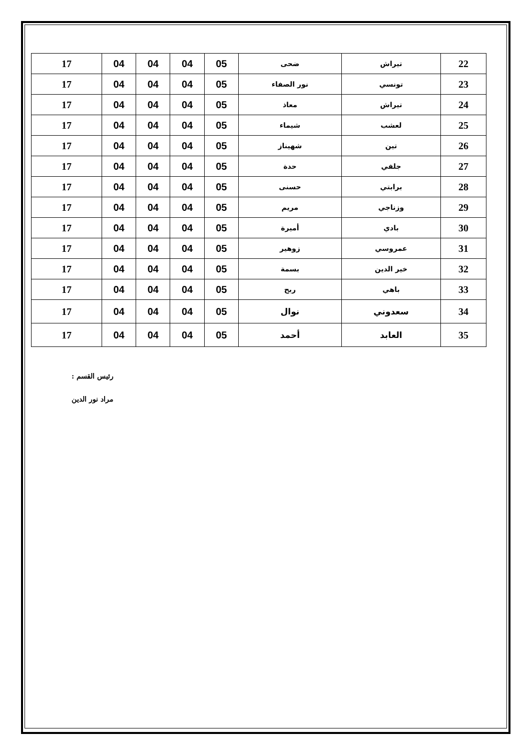| 22 | تيراش | ضحى | 05 | 04 | 04 | 04 | 17 |
| 23 | تونسي | نور الصفاء | 05 | 04 | 04 | 04 | 17 |
| 24 | تيراش | معاذ | 05 | 04 | 04 | 04 | 17 |
| 25 | لعشب | شيماء | 05 | 04 | 04 | 04 | 17 |
| 26 | تين | شهيناز | 05 | 04 | 04 | 04 | 17 |
| 27 | جلفي | حدة | 05 | 04 | 04 | 04 | 17 |
| 28 | برابتي | حسنى | 05 | 04 | 04 | 04 | 17 |
| 29 | وزناجي | مريم | 05 | 04 | 04 | 04 | 17 |
| 30 | بادي | أميرة | 05 | 04 | 04 | 04 | 17 |
| 31 | عمروسي | زوهير | 05 | 04 | 04 | 04 | 17 |
| 32 | خير الدين | بسمة | 05 | 04 | 04 | 04 | 17 |
| 33 | باهي | ربح | 05 | 04 | 04 | 04 | 17 |
| 34 | سعدوني | نوال | 05 | 04 | 04 | 04 | 17 |
| 35 | العابد | أحمد | 05 | 04 | 04 | 04 | 17 |
رئيس القسم :
مراد نور الدين